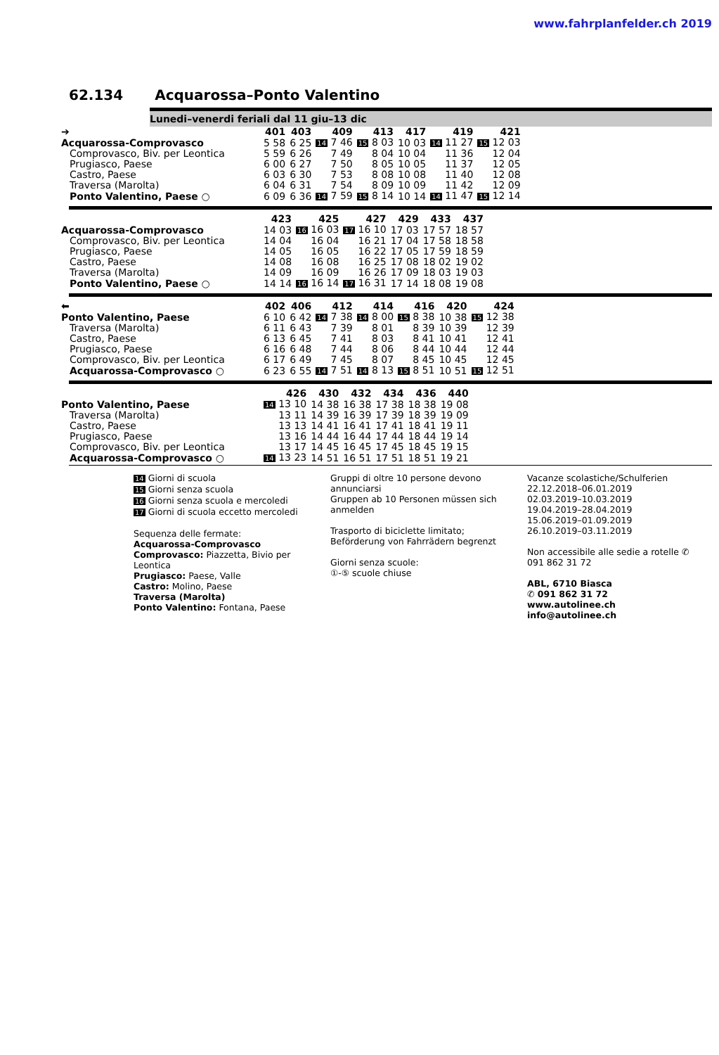www.fahrplanfelder.ch 2019
62.134 Acquarossa–Ponto Valentino
Lunedi–venerdi feriali dal 11 giu–13 dic
| ➔ | 401 | 403 | 409 | 413 | 417 | 419 | 421 |
| --- | --- | --- | --- | --- | --- | --- | --- |
| Acquarossa-Comprovasco | 5 58 | 6 25 | 14 7 46 | 15 8 03 | 10 03 | 14 11 27 | 15 12 03 |
| Comprovasco, Biv. per Leontica | 5 59 | 6 26 | 7 49 | 8 04 | 10 04 | 11 36 | 12 04 |
| Prugiasco, Paese | 6 00 | 6 27 | 7 50 | 8 05 | 10 05 | 11 37 | 12 05 |
| Castro, Paese | 6 03 | 6 30 | 7 53 | 8 08 | 10 08 | 11 40 | 12 08 |
| Traversa (Marolta) | 6 04 | 6 31 | 7 54 | 8 09 | 10 09 | 11 42 | 12 09 |
| Ponto Valentino, Paese ○ | 6 09 | 6 36 | 14 7 59 | 15 8 14 | 10 14 | 14 11 47 | 15 12 14 |
| | 423 | 425 | 427 | 429 | 433 | 437 |
| --- | --- | --- | --- | --- | --- | --- |
| Acquarossa-Comprovasco | 14 03 | 16 16 03 | 17 16 10 | 17 03 | 17 57 | 18 57 |
| Comprovasco, Biv. per Leontica | 14 04 | 16 04 | 16 21 | 17 04 | 17 58 | 18 58 |
| Prugiasco, Paese | 14 05 | 16 05 | 16 22 | 17 05 | 17 59 | 18 59 |
| Castro, Paese | 14 08 | 16 08 | 16 25 | 17 08 | 18 02 | 19 02 |
| Traversa (Marolta) | 14 09 | 16 09 | 16 26 | 17 09 | 18 03 | 19 03 |
| Ponto Valentino, Paese ○ | 14 14 | 16 16 14 | 17 16 31 | 17 14 | 18 08 | 19 08 |
| ⬅ | 402 | 406 | 412 | 414 | 416 | 420 | 424 |
| --- | --- | --- | --- | --- | --- | --- | --- |
| Ponto Valentino, Paese | 6 10 | 6 42 | 14 7 38 | 14 8 00 | 15 8 38 | 10 38 | 15 12 38 |
| Traversa (Marolta) | 6 11 | 6 43 | 7 39 | 8 01 | 8 39 | 10 39 | 12 39 |
| Castro, Paese | 6 13 | 6 45 | 7 41 | 8 03 | 8 41 | 10 41 | 12 41 |
| Prugiasco, Paese | 6 16 | 6 48 | 7 44 | 8 06 | 8 44 | 10 44 | 12 44 |
| Comprovasco, Biv. per Leontica | 6 17 | 6 49 | 7 45 | 8 07 | 8 45 | 10 45 | 12 45 |
| Acquarossa-Comprovasco ○ | 6 23 | 6 55 | 14 7 51 | 14 8 13 | 15 8 51 | 10 51 | 15 12 51 |
| | 426 | 430 | 432 | 434 | 436 | 440 |
| --- | --- | --- | --- | --- | --- | --- |
| Ponto Valentino, Paese | 14 13 10 | 14 38 | 16 38 | 17 38 | 18 38 | 19 08 |
| Traversa (Marolta) | 13 11 | 14 39 | 16 39 | 17 39 | 18 39 | 19 09 |
| Castro, Paese | 13 13 | 14 41 | 16 41 | 17 41 | 18 41 | 19 11 |
| Prugiasco, Paese | 13 16 | 14 44 | 16 44 | 17 44 | 18 44 | 19 14 |
| Comprovasco, Biv. per Leontica | 13 17 | 14 45 | 16 45 | 17 45 | 18 45 | 19 15 |
| Acquarossa-Comprovasco ○ | 14 13 23 | 14 51 | 16 51 | 17 51 | 18 51 | 19 21 |
14 Giorni di scuola
15 Giorni senza scuola
16 Giorni senza scuola e mercoledi
17 Giorni di scuola eccetto mercoledi
Sequenza delle fermate:
Acquarossa-Comprovasco
Comprovasco: Piazzetta, Bivio per Leontica
Prugiasco: Paese, Valle
Castro: Molino, Paese
Traversa (Marolta)
Ponto Valentino: Fontana, Paese
Gruppi di oltre 10 persone devono annunciarsi
Gruppen ab 10 Personen müssen sich anmelden
Trasporto di biciclette limitato; Beförderung von Fahrrädern begrenzt
Giorni senza scuole:
①-⑤ scuole chiuse
Vacanze scolastiche/Schulferien
22.12.2018–06.01.2019
02.03.2019–10.03.2019
19.04.2019–28.04.2019
15.06.2019–01.09.2019
26.10.2019–03.11.2019
Non accessibile alle sedie a rotelle ✆ 091 862 31 72
ABL, 6710 Biasca
✆ 091 862 31 72
www.autolinee.ch
info@autolinee.ch